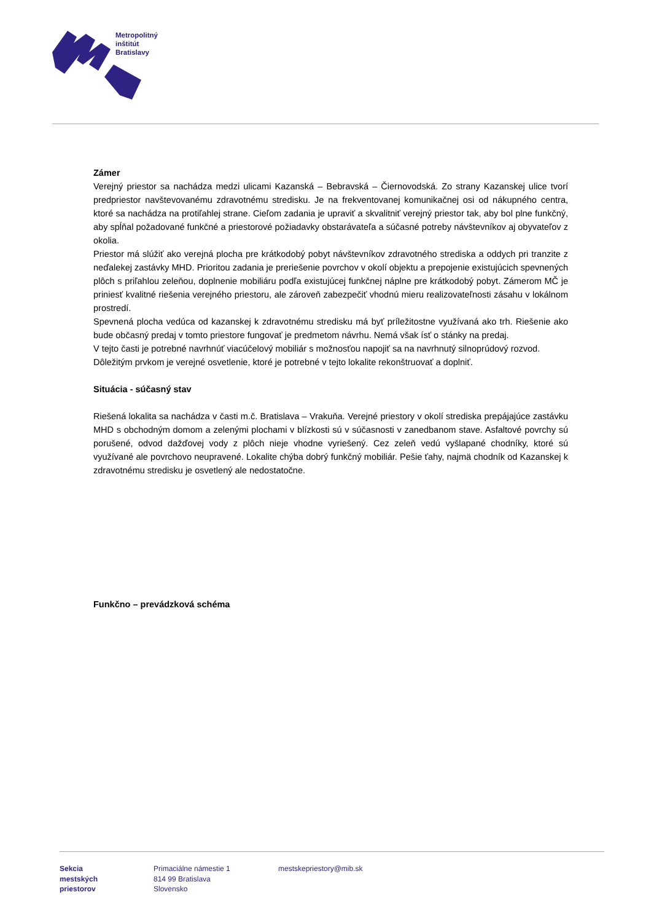Metropolitný
inštitút
Bratislavy
Zámer
Verejný priestor sa nachádza medzi ulicami Kazanská – Bebravská – Čiernovodská. Zo strany Kazanskej ulice tvorí predpriestor navštevovanému zdravotnému stredisku. Je na frekventovanej komunikačnej osi od nákupného centra, ktoré sa nachádza na protiľahlej strane. Cieľom zadania je upraviť a skvalitniť verejný priestor tak, aby bol plne funkčný, aby spĺňal požadované funkčné a priestorové požiadavky obstarávateľa a súčasné potreby návštevníkov aj obyvateľov z okolia.
Priestor má slúžiť ako verejná plocha pre krátkodobý pobyt návštevníkov zdravotného strediska a oddych pri tranzite z neďalekej zastávky MHD. Prioritou zadania je preriešenie povrchov v okolí objektu a prepojenie existujúcich spevnených plôch s priľahlou zeleňou, doplnenie mobiliáru podľa existujúcej funkčnej náplne pre krátkodobý pobyt. Zámerom MČ je priniesť kvalitné riešenia verejného priestoru, ale zároveň zabezpečiť vhodnú mieru realizovateľnosti zásahu v lokálnom prostredí.
Spevnená plocha vedúca od kazanskej k zdravotnému stredisku má byť príležitostne využívaná ako trh. Riešenie ako bude občasný predaj v tomto priestore fungovať je predmetom návrhu. Nemá však ísť o stánky na predaj.
V tejto časti je potrebné navrhnúť viacúčelový mobiliár s možnosťou napojiť sa na navrhnutý silnoprúdový rozvod.
Dôležitým prvkom je verejné osvetlenie, ktoré je potrebné v tejto lokalite rekonštruovať a doplniť.
Situácia - súčasný stav
Riešená lokalita sa nachádza v časti m.č. Bratislava – Vrakuňa. Verejné priestory v okolí strediska prepájajúce zastávku MHD s obchodným domom a zelenými plochami v blízkosti sú v súčasnosti v zanedbanom stave. Asfaltové povrchy sú porušené, odvod dažďovej vody z plôch nieje vhodne vyriešený. Cez zeleň vedú vyšlapané chodníky, ktoré sú využívané ale povrchovo neupravené. Lokalite chýba dobrý funkčný mobiliár. Pešie ťahy, najmä chodník od Kazanskej k zdravotnému stredisku je osvetlený ale nedostatočne.
Funkčno – prevádzková schéma
Sekcia
mestských
priestorov
Primaciálne námestie 1
814 99 Bratislava
Slovensko
mestskepriestory@mib.sk